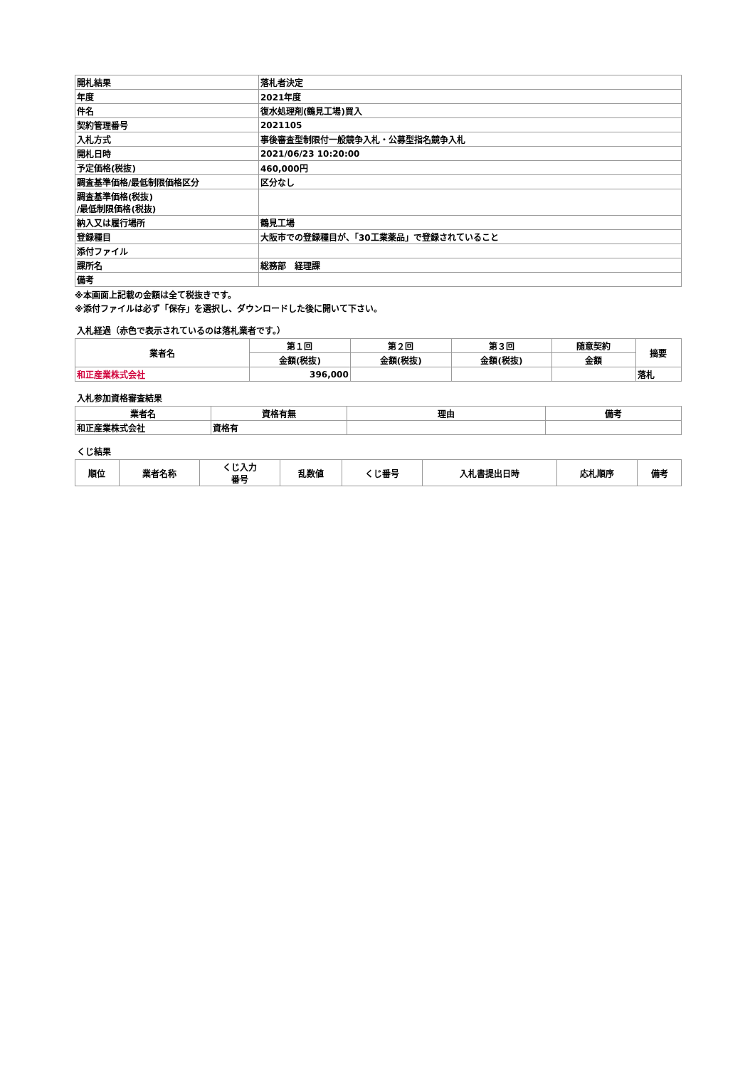| 開札結果 | 落札者決定 |
| 年度 | 2021年度 |
| 件名 | 復水処理剤(鶴見工場)買入 |
| 契約管理番号 | 2021105 |
| 入札方式 | 事後審査型制限付一般競争入札・公募型指名競争入札 |
| 開札日時 | 2021/06/23 10:20:00 |
| 予定価格(税抜) | 460,000円 |
| 調査基準価格/最低制限価格区分 | 区分なし |
| 調査基準価格(税抜) /最低制限価格(税抜) | |
| 納入又は履行場所 | 鶴見工場 |
| 登録種目 | 大阪市での登録種目が、「30工業薬品」で登録されていること |
| 添付ファイル | |
| 課所名 | 総務部 経理課 |
| 備考 | |
※本画面上記載の金額は全て税抜きです。
※添付ファイルは必ず「保存」を選択し、ダウンロードした後に開いて下さい。
入札経過（赤色で表示されているのは落札業者です。）
| 業者名 | 第１回 | 第２回 | 第３回 | 随意契約 | 摘要 |
| --- | --- | --- | --- | --- | --- |
| | 金額(税抜) | 金額(税抜) | 金額(税抜) | 金額 | |
| 和正産業株式会社 | 396,000 | | | | 落札 |
入札参加資格審査結果
| 業者名 | 資格有無 | 理由 | 備考 |
| --- | --- | --- | --- |
| 和正産業株式会社 | 資格有 | | |
くじ結果
| 順位 | 業者名称 | くじ入力 番号 | 乱数値 | くじ番号 | 入札書提出日時 | 応札順序 | 備考 |
| --- | --- | --- | --- | --- | --- | --- | --- |